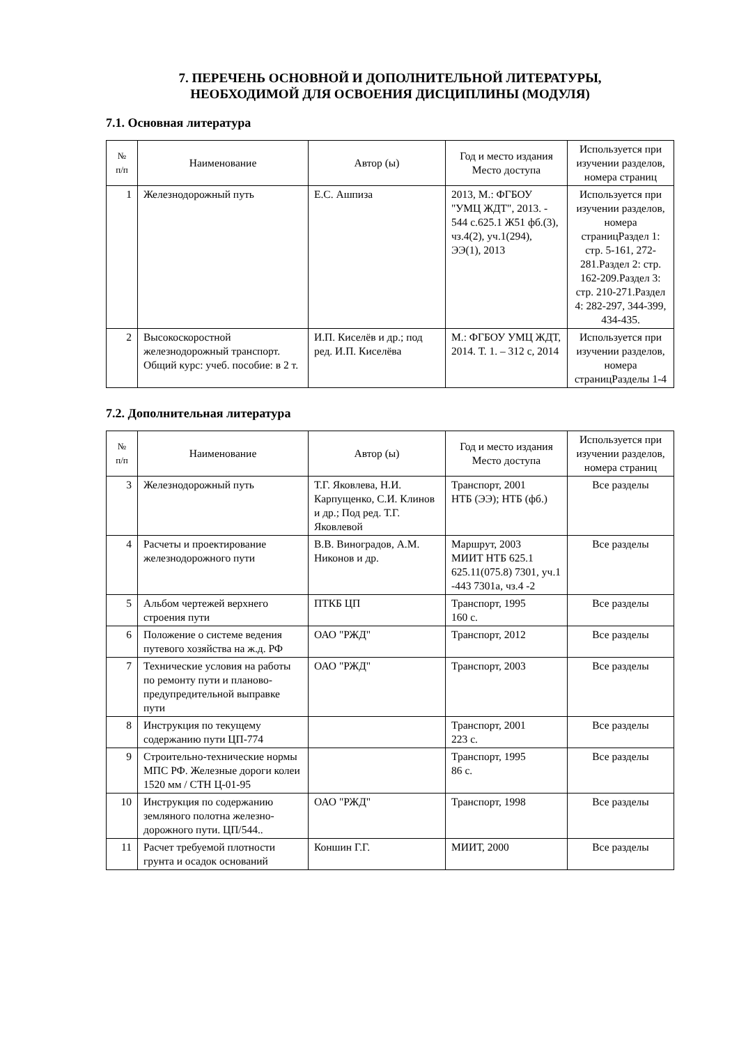7. ПЕРЕЧЕНЬ ОСНОВНОЙ И ДОПОЛНИТЕЛЬНОЙ ЛИТЕРАТУРЫ,
НЕОБХОДИМОЙ ДЛЯ ОСВОЕНИЯ ДИСЦИПЛИНЫ (МОДУЛЯ)
7.1. Основная литература
| № п/п | Наименование | Автор (ы) | Год и место издания Место доступа | Используется при изучении разделов, номера страниц |
| --- | --- | --- | --- | --- |
| 1 | Железнодорожный путь | Е.С. Ашпиза | 2013, М.: ФГБОУ "УМЦ ЖДТ", 2013. - 544 с.625.1 Ж51 фб.(3), чз.4(2), уч.1(294), ЭЭ(1), 2013 | Используется при изучении разделов, номера страницРаздел 1: стр. 5-161, 272-281.Раздел 2: стр. 162-209.Раздел 3: стр. 210-271.Раздел 4: 282-297, 344-399, 434-435. |
| 2 | Высокоскоростной железнодорожный транспорт. Общий курс: учеб. пособие: в 2 т. | И.П. Киселёв и др.; под ред. И.П. Киселёва | М.: ФГБОУ УМЦ ЖДТ, 2014. Т. 1. – 312 с, 2014 | Используется при изучении разделов, номера страницРазделы 1-4 |
7.2. Дополнительная литература
| № п/п | Наименование | Автор (ы) | Год и место издания Место доступа | Используется при изучении разделов, номера страниц |
| --- | --- | --- | --- | --- |
| 3 | Железнодорожный путь | Т.Г. Яковлева, Н.И. Карпущенко, С.И. Клинов и др.; Под ред. Т.Г. Яковлевой | Транспорт, 2001 НТБ (ЭЭ); НТБ (фб.) | Все разделы |
| 4 | Расчеты и проектирование железнодорожного пути | В.В. Виноградов, А.М. Никонов и др. | Маршрут, 2003 МИИТ НТБ 625.1 625.11(075.8) 7301, уч.1 -443 7301а, чз.4 -2 | Все разделы |
| 5 | Альбом чертежей верхнего строения пути | ПТКБ ЦП | Транспорт, 1995 160 с. | Все разделы |
| 6 | Положение о системе ведения путевого хозяйства на ж.д. РФ | ОАО "РЖД" | Транспорт, 2012 | Все разделы |
| 7 | Технические условия на работы по ремонту пути и планово-предупредительной выправке пути | ОАО "РЖД" | Транспорт, 2003 | Все разделы |
| 8 | Инструкция по текущему содержанию пути ЦП-774 | | Транспорт, 2001 223 с. | Все разделы |
| 9 | Строительно-технические нормы МПС РФ. Железные дороги колеи 1520 мм / СТН Ц-01-95 | | Транспорт, 1995 86 с. | Все разделы |
| 10 | Инструкция по содержанию земляного полотна железно-дорожного пути. ЦП/544.. | ОАО "РЖД" | Транспорт, 1998 | Все разделы |
| 11 | Расчет требуемой плотности грунта и осадок оснований | Коншин Г.Г. | МИИТ, 2000 | Все разделы |